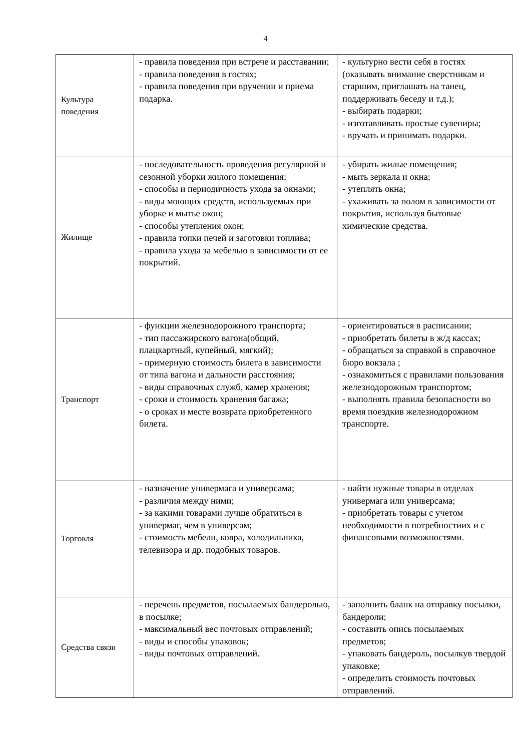4
| Культура поведения | - правила поведения при встрече и расставании; - правила поведения в гостях; - правила поведения при вручении и приема подарка. | - культурно вести себя в гостях (оказывать внимание сверстникам и старшим, приглашать на танец, поддерживать беседу и т.д.); - выбирать подарки; - изготавливать простые сувениры; - вручать и принимать подарки. |
| Жилище | - последовательность проведения регулярной и сезонной уборки жилого помещения; - способы и периодичность ухода за окнами; - виды моющих средств, используемых при уборке и мытье окон; - способы утепления окон; - правила топки печей и заготовки топлива; - правила ухода за мебелью в зависимости от ее покрытий. | - убирать жилые помещения; - мыть зеркала и окна; - утеплять окна; - ухаживать за полом в зависимости от покрытия, используя бытовые химические средства. |
| Транспорт | - функции железнодорожного транспорта; - тип пассажирского вагона(общий, плацкартный, купейный, мягкий); - примерную стоимость билета в зависимости от типа вагона и дальности расстояния; - виды справочных служб, камер хранения; - сроки и стоимость хранения багажа; - о сроках и месте возврата приобретенного билета. | - ориентироваться в расписании; - приобретать билеты в ж/д кассах; - обращаться за справкой в справочное бюро вокзала ; - ознакомиться с правилами пользования железнодорожным транспортом; - выполнять правила безопасности во время поездкив железнодорожном транспорте. |
| Торговля | - назначение универмага и универсама; - различия между ними; - за какими товарами лучше обратиться в универмаг, чем в универсам; - стоимость мебели, ковра, холодильника, телевизора и др. подобных товаров. | - найти нужные товары в отделах универмага или универсама; - приобретать товары с учетом необходимости в потребностиих и с финансовыми возможностями. |
| Средства связи | - перечень предметов, посылаемых бандеролью, в посылке; - максимальный вес почтовых отправлений; - виды и способы упаковок; - виды почтовых отправлений. | - заполнить бланк на отправку посылки, бандероли; - составить опись посылаемых предметов; - упаковать бандероль, посылкув твердой упаковке; - определить стоимость почтовых отправлений. |